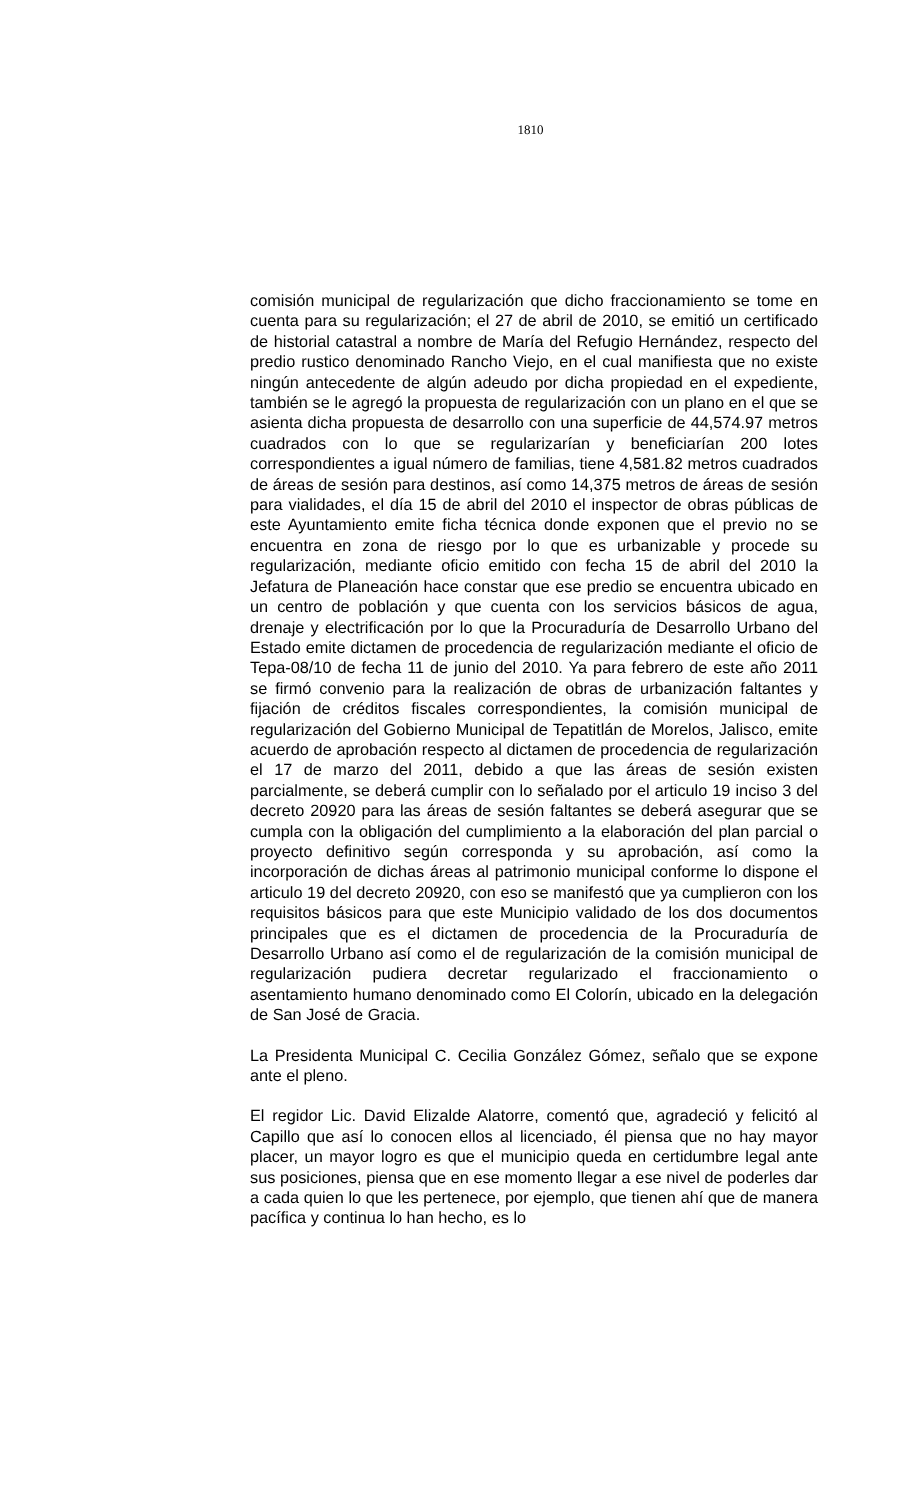1810
comisión municipal de regularización que dicho fraccionamiento se tome en cuenta para su regularización; el 27 de abril de 2010, se emitió un certificado de historial catastral a nombre de María del Refugio Hernández, respecto del predio rustico denominado Rancho Viejo, en el cual manifiesta que no existe ningún antecedente de algún adeudo por dicha propiedad en el expediente, también se le agregó la propuesta de regularización con un plano en el que se asienta dicha propuesta de desarrollo con una superficie de 44,574.97 metros cuadrados con lo que se regularizarían y beneficiarían 200 lotes correspondientes a igual número de familias, tiene 4,581.82 metros cuadrados de áreas de sesión para destinos, así como 14,375 metros de áreas de sesión para vialidades, el día 15 de abril del 2010 el inspector de obras públicas de este Ayuntamiento emite ficha técnica donde exponen que el previo no se encuentra en zona de riesgo por lo que es urbanizable y procede su regularización, mediante oficio emitido con fecha 15 de abril del 2010 la Jefatura de Planeación hace constar que ese predio se encuentra ubicado en un centro de población y que cuenta con los servicios básicos de agua, drenaje y electrificación por lo que la Procuraduría de Desarrollo Urbano del Estado emite dictamen de procedencia de regularización mediante el oficio de Tepa-08/10 de fecha 11 de junio del 2010. Ya para febrero de este año 2011 se firmó convenio para la realización de obras de urbanización faltantes y fijación de créditos fiscales correspondientes, la comisión municipal de regularización del Gobierno Municipal de Tepatitlán de Morelos, Jalisco, emite acuerdo de aprobación respecto al dictamen de procedencia de regularización el 17 de marzo del 2011, debido a que las áreas de sesión existen parcialmente, se deberá cumplir con lo señalado por el articulo 19 inciso 3 del decreto 20920 para las áreas de sesión faltantes se deberá asegurar que se cumpla con la obligación del cumplimiento a la elaboración del plan parcial o proyecto definitivo según corresponda y su aprobación, así como la incorporación de dichas áreas al patrimonio municipal conforme lo dispone el articulo 19 del decreto 20920, con eso se manifestó que ya cumplieron con los requisitos básicos para que este Municipio validado de los dos documentos principales que es el dictamen de procedencia de la Procuraduría de Desarrollo Urbano así como el de regularización de la comisión municipal de regularización pudiera decretar regularizado el fraccionamiento o asentamiento humano denominado como El Colorín, ubicado en la delegación de San José de Gracia.
La Presidenta Municipal C. Cecilia González Gómez, señalo que se expone ante el pleno.
El regidor Lic. David Elizalde Alatorre, comentó que, agradeció y felicitó al Capillo que así lo conocen ellos al licenciado, él piensa que no hay mayor placer, un mayor logro es que el municipio queda en certidumbre legal ante sus posiciones, piensa que en ese momento llegar a ese nivel de poderles dar a cada quien lo que les pertenece, por ejemplo, que tienen ahí que de manera pacífica y continua lo han hecho, es lo